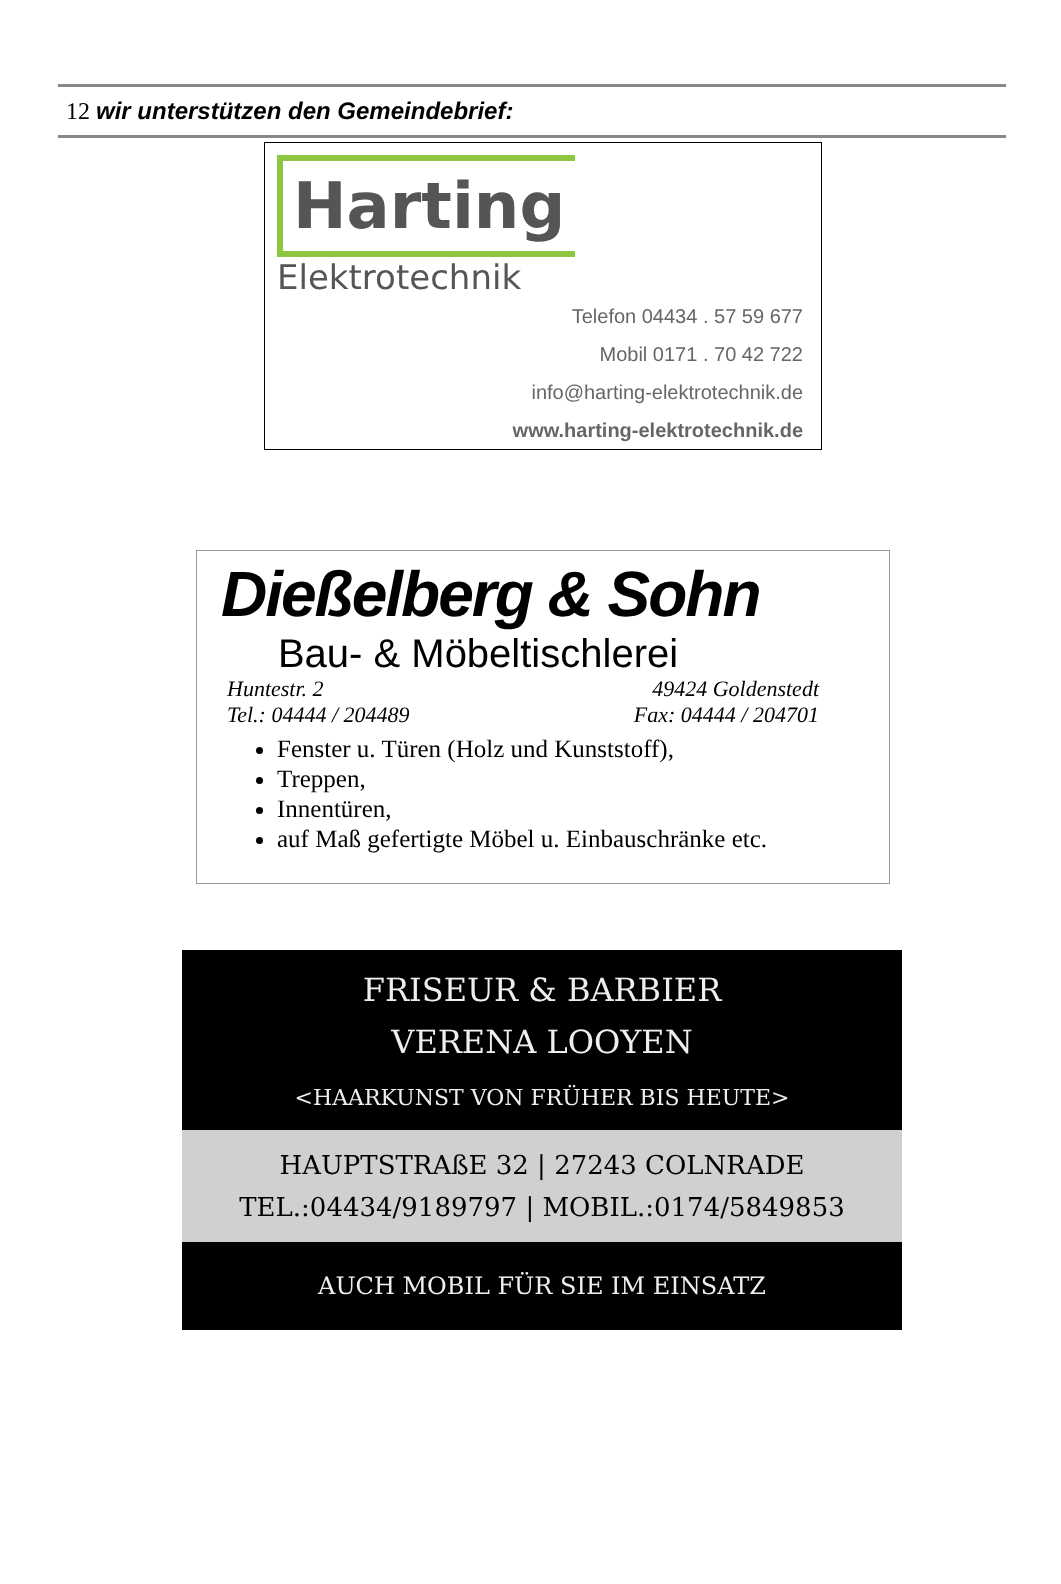12 wir unterstützen den Gemeindebrief:
Harting
Elektrotechnik
Telefon 04434 . 57 59 677
Mobil 0171 . 70 42 722
info@harting-elektrotechnik.de
www.harting-elektrotechnik.de
Dießelberg & Sohn
Bau- & Möbeltischlerei
Huntestr. 2 49424 Goldenstedt
Tel.: 04444 / 204489 Fax: 04444 / 204701
Fenster u. Türen (Holz und Kunststoff),
Treppen,
Innentüren,
auf Maß gefertigte Möbel u. Einbauschränke etc.
FRISEUR & BARBIER
VERENA LOOYEN
<HAARKUNST VON FRÜHER BIS HEUTE>
HAUPTSTRAßE 32 | 27243 COLNRADE
TEL.:04434/9189797 | MOBIL.:0174/5849853
AUCH MOBIL FÜR SIE IM EINSATZ